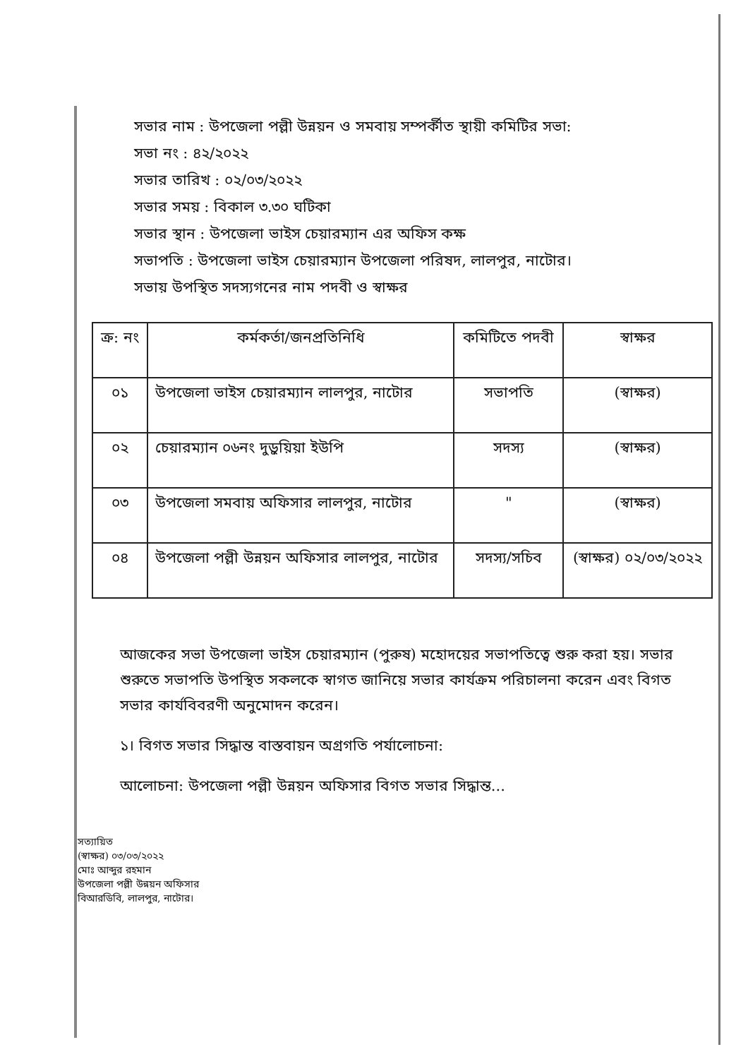সভার নাম : উপজেলা পল্লী উন্নয়ন ও সমবায় সম্পর্কীত স্থায়ী কমিটির সভা:
সভা নং : ৪২/২০২২
সভার তারিখ : ০২/০৩/২০২২
সভার সময় : বিকাল ৩.৩০ ঘটিকা
সভার স্থান : উপজেলা ভাইস চেয়ারম্যান এর অফিস কক্ষ
সভাপতি : উপজেলা ভাইস চেয়ারম্যান উপজেলা পরিষদ, লালপুর, নাটোর।
সভায় উপস্থিত সদস্যগনের নাম পদবী ও স্বাক্ষর
| ক্র: নং | কর্মকর্তা/জনপ্রতিনিধি | কমিটিতে পদবী | স্বাক্ষর |
| --- | --- | --- | --- |
| ০১ | উপজেলা ভাইস চেয়ারম্যান লালপুর, নাটোর | সভাপতি | (স্বাক্ষর) |
| ০২ | চেয়ারম্যান ০৬নং দুড়ুয়িয়া ইউপি | সদস্য | (স্বাক্ষর) |
| ০৩ | উপজেলা সমবায় অফিসার লালপুর, নাটোর | " | (স্বাক্ষর) |
| ০৪ | উপজেলা পল্লী উন্নয়ন অফিসার লালপুর, নাটোর | সদস্য/সচিব | (স্বাক্ষর) ০২/০৩/২০২২ |
আজকের সভা উপজেলা ভাইস চেয়ারম্যান (পুরুষ) মহোদয়ের সভাপতিত্বে শুরু করা হয়। সভার শুরুতে সভাপতি উপস্থিত সকলকে স্বাগত জানিয়ে সভার কার্যক্রম পরিচালনা করেন এবং বিগত সভার কার্যবিবরণী অনুমোদন করেন।
১। বিগত সভার সিদ্ধান্ত বাস্তবায়ন অগ্রগতি পর্যালোচনা:
আলোচনা: উপজেলা পল্লী উন্নয়ন অফিসার বিগত সভার সিদ্ধান্ত...
সত্যায়িত
(স্বাক্ষর) ০৩/০৩/২০২২
মোঃ আব্দুর রহমান
উপজেলা পল্লী উন্নয়ন অফিসার
বিআরডিবি, লালপুর, নাটোর।